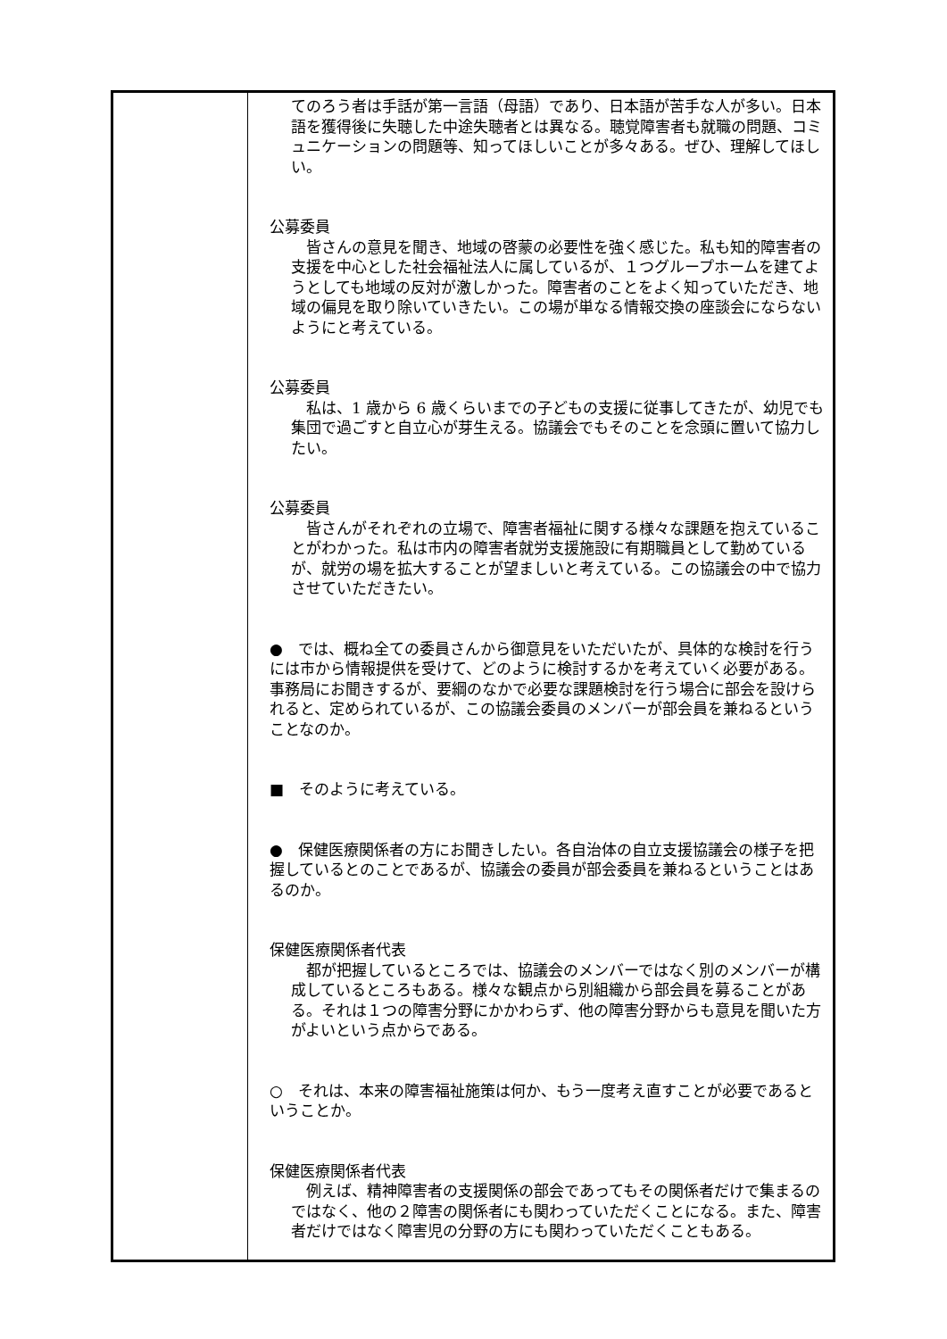| | てのろう者は手話が第一言語（母語）であり、日本語が苦手な人が多い。日本語を獲得後に失聴した中途失聴者とは異なる。聴覚障害者も就職の問題、コミュニケーションの問題等、知ってほしいことが多々ある。ぜひ、理解してほしい。 公募委員 皆さんの意見を聞き、地域の啓蒙の必要性を強く感じた。私も知的障害者の支援を中心とした社会福祉法人に属しているが、１つグループホームを建てようとしても地域の反対が激しかった。障害者のことをよく知っていただき、地域の偏見を取り除いていきたい。この場が単なる情報交換の座談会にならないようにと考えている。 公募委員 私は、1 歳から 6 歳くらいまでの子どもの支援に従事してきたが、幼児でも集団で過ごすと自立心が芽生える。協議会でもそのことを念頭に置いて協力したい。 公募委員 皆さんがそれぞれの立場で、障害者福祉に関する様々な課題を抱えていることがわかった。私は市内の障害者就労支援施設に有期職員として勤めているが、就労の場を拡大することが望ましいと考えている。この協議会の中で協力させていただきたい。 ● では、概ね全ての委員さんから御意見をいただいたが、具体的な検討を行うには市から情報提供を受けて、どのように検討するかを考えていく必要がある。事務局にお聞きするが、要綱のなかで必要な課題検討を行う場合に部会を設けられると、定められているが、この協議会委員のメンバーが部会員を兼ねるということなのか。 ■ そのように考えている。 ● 保健医療関係者の方にお聞きしたい。各自治体の自立支援協議会の様子を把握しているとのことであるが、協議会の委員が部会委員を兼ねるということはあるのか。 保健医療関係者代表 都が把握しているところでは、協議会のメンバーではなく別のメンバーが構成しているところもある。様々な観点から別組織から部会員を募ることがある。それは１つの障害分野にかかわらず、他の障害分野からも意見を聞いた方がよいという点からである。 ○ それは、本来の障害福祉施策は何か、もう一度考え直すことが必要であるということか。 保健医療関係者代表 例えば、精神障害者の支援関係の部会であってもその関係者だけで集まるのではなく、他の２障害の関係者にも関わっていただくことになる。また、障害者だけではなく障害児の分野の方にも関わっていただくこともある。 |